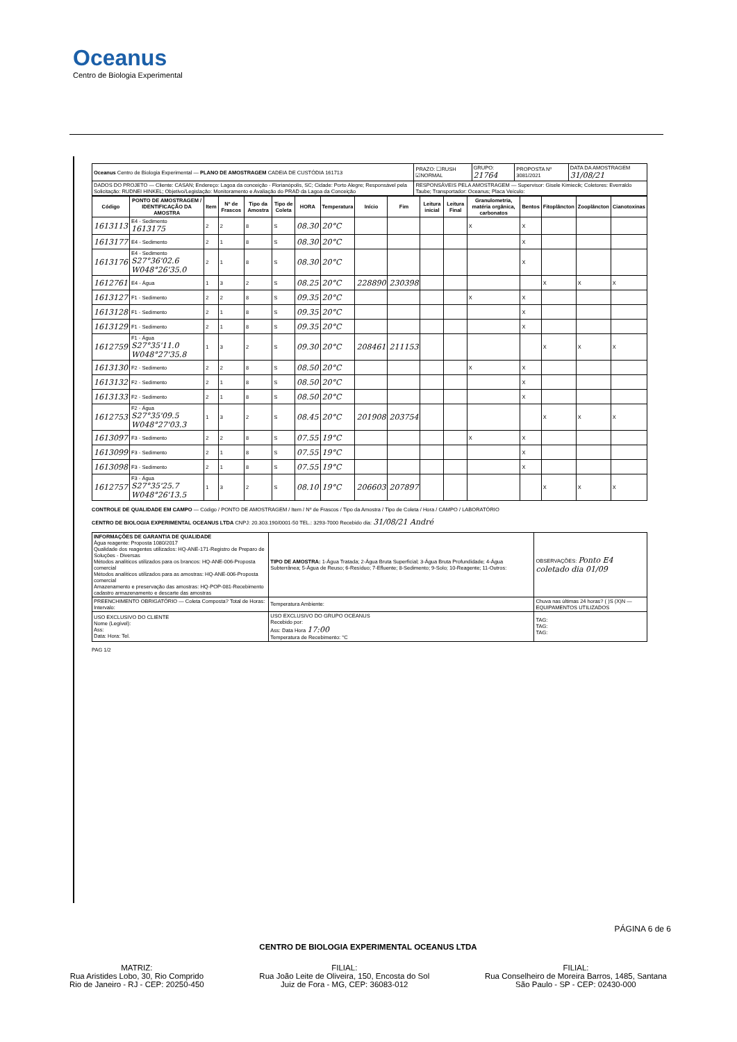Oceanus
Centro de Biologia Experimental
| Oceanus Centro de Biologia Experimental — PLANO DE AMOSTRAGEM CADEIA DE CUSTÓDIA 161713 | PRAZO: ☐RUSH ☑NORMAL | GRUPO: 21764 | PROPOSTA Nº 3081/2021 | DATA DA AMOSTRAGEM 31/08/21 |
| DADOS DO PROJETO — Cliente: CASAN; Endereço: Lagoa da conceição - Florianópolis, SC; Cidade: Porto Alegre; Responsável pela Solicitação: RUDNEI HINKEL; Objetivo/Legislação: Monitoramento e Avaliação do PRAD da Lagoa da Conceição | RESPONSÁVEIS PELA AMOSTRAGEM — Supervisor: Gisele Kimiecik; Coletores: Everraldo Taube; Transportador: Oceanus; Placa Veículo: | | | |
| Código | PONTO DE AMOSTRAGEM / IDENTIFICAÇÃO DA AMOSTRA | Item | Nº de Frascos | Tipo da Amostra | Tipo de Coleta | HORA | Temperatura | Início | Fim | Leitura inicial | Leitura Final | Granulometria, matéria orgânica, carbonatos | Bentos | Fitoplâncton | Zooplâncton | Cianotoxinas |
| --- | --- | --- | --- | --- | --- | --- | --- | --- | --- | --- | --- | --- | --- | --- | --- | --- |
| 1613113 | E4 - Sedimento 1613175 | 2 | 2 | 8 | S | 08.30 | 20°C | | | | | X | X | | | |
| 1613177 | E4 - Sedimento | 2 | 1 | 8 | S | 08.30 | 20°C | | | | | | X | | | |
| 1613176 | E4 - Sedimento S27°36'02.6 W048°26'35.0 | 2 | 1 | 8 | S | 08.30 | 20°C | | | | | | X | | | |
| 1612761 | E4 - Água | 1 | 3 | 2 | S | 08.25 | 20°C | 228890 | 230398 | | | | | X | X | X |
| 1613127 | F1 - Sedimento | 2 | 2 | 8 | S | 09.35 | 20°C | | | | | X | X | | | |
| 1613128 | F1 - Sedimento | 2 | 1 | 8 | S | 09.35 | 20°C | | | | | | X | | | |
| 1613129 | F1 - Sedimento | 2 | 1 | 8 | S | 09.35 | 20°C | | | | | | X | | | |
| 1612759 | F1 - Água S27°35'11.0 W048°27'35.8 | 1 | 3 | 2 | S | 09.30 | 20°C | 208461 | 211153 | | | | | X | X | X |
| 1613130 | F2 - Sedimento | 2 | 2 | 8 | S | 08.50 | 20°C | | | | | X | X | | | |
| 1613132 | F2 - Sedimento | 2 | 1 | 8 | S | 08.50 | 20°C | | | | | | X | | | |
| 1613133 | F2 - Sedimento | 2 | 1 | 8 | S | 08.50 | 20°C | | | | | | X | | | |
| 1612753 | F2 - Água S27°35'09.5 W048°27'03.3 | 1 | 3 | 2 | S | 08.45 | 20°C | 201908 | 203754 | | | | | X | X | X |
| 1613097 | F3 - Sedimento | 2 | 2 | 8 | S | 07.55 | 19°C | | | | | X | X | | | |
| 1613099 | F3 - Sedimento | 2 | 1 | 8 | S | 07.55 | 19°C | | | | | | X | | | |
| 1613098 | F3 - Sedimento | 2 | 1 | 8 | S | 07.55 | 19°C | | | | | | X | | | |
| 1612757 | F3 - Água S27°35'25.7 W048°26'13.5 | 1 | 3 | 2 | S | 08.10 | 19°C | 206603 | 207897 | | | | | X | X | X |
CONTROLE DE QUALIDADE EM CAMPO — Código / PONTO DE AMOSTRAGEM / Item / Nº de Frascos / Tipo da Amostra / Tipo de Coleta / Hora / CAMPO / LABORATÓRIO
CENTRO DE BIOLOGIA EXPERIMENTAL OCEANUS LTDA CNPJ: 20.303.190/0001-50 TEL.: 3293-7000 Recebido dia: 31/08/21 André
| INFORMAÇÕES DE GARANTIA DE QUALIDADE Água reagente: Proposta 1080/2017 Qualidade dos reagentes utilizados: HQ-ANE-171-Registro de Preparo de Soluções - Diversas Métodos analíticos utilizados para os brancos: HQ-ANE-006-Proposta comercial Métodos analíticos utilizados para as amostras: HQ-ANE-006-Proposta comercial Amazenamento e preservação das amostras: HQ-POP-081-Recebimento cadastro armazenamento e descarte das amostras | TIPO DE AMOSTRA: 1-Água Tratada; 2-Água Bruta Superficial; 3-Água Bruta Profundidade; 4-Água Subterrânea; 5-Água de Reuso; 6-Resíduo; 7-Efluente; 8-Sedimento; 9-Solo; 10-Reagente; 11-Outros: | OBSERVAÇÕES: Ponto E4 coletado dia 01/09 |
| PREENCHIMENTO OBRIGATÓRIO — Coleta Composta? Total de Horas: Intervalo: | Temperatura Ambiente: | Chuva nas últimas 24 horas? ( )S (X)N — EQUIPAMENTOS UTILIZADOS |
| USO EXCLUSIVO DO CLIENTE Nome (Legível): Ass: Data: Hora: Tel. | USO EXCLUSIVO DO GRUPO OCEANUS Recebido por: Ass: Data Hora 17:00 Temperatura de Recebimento: °C | TAG: TAG: TAG: |
PAG 1/2
PÁGINA 6 de 6
CENTRO DE BIOLOGIA EXPERIMENTAL OCEANUS LTDA
MATRIZ:
Rua Aristides Lobo, 30, Rio Comprido
Rio de Janeiro - RJ - CEP: 20250-450
FILIAL:
Rua João Leite de Oliveira, 150, Encosta do Sol
Juiz de Fora - MG, CEP: 36083-012
FILIAL:
Rua Conselheiro de Moreira Barros, 1485, Santana
São Paulo - SP - CEP: 02430-000